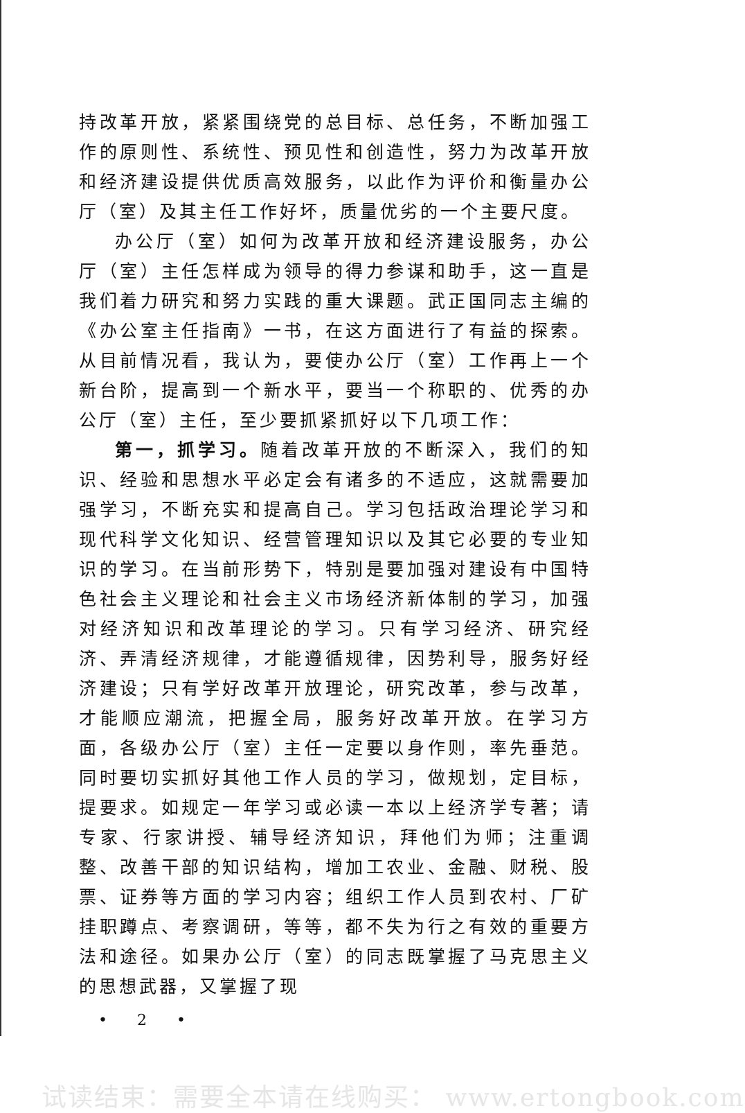持改革开放，紧紧围绕党的总目标、总任务，不断加强工作的原则性、系统性、预见性和创造性，努力为改革开放和经济建设提供优质高效服务，以此作为评价和衡量办公厅（室）及其主任工作好坏，质量优劣的一个主要尺度。
办公厅（室）如何为改革开放和经济建设服务，办公厅（室）主任怎样成为领导的得力参谋和助手，这一直是我们着力研究和努力实践的重大课题。武正国同志主编的《办公室主任指南》一书，在这方面进行了有益的探索。从目前情况看，我认为，要使办公厅（室）工作再上一个新台阶，提高到一个新水平，要当一个称职的、优秀的办公厅（室）主任，至少要抓紧抓好以下几项工作：
第一，抓学习。随着改革开放的不断深入，我们的知识、经验和思想水平必定会有诸多的不适应，这就需要加强学习，不断充实和提高自己。学习包括政治理论学习和现代科学文化知识、经营管理知识以及其它必要的专业知识的学习。在当前形势下，特别是要加强对建设有中国特色社会主义理论和社会主义市场经济新体制的学习，加强对经济知识和改革理论的学习。只有学习经济、研究经济、弄清经济规律，才能遵循规律，因势利导，服务好经济建设；只有学好改革开放理论，研究改革，参与改革，才能顺应潮流，把握全局，服务好改革开放。在学习方面，各级办公厅（室）主任一定要以身作则，率先垂范。同时要切实抓好其他工作人员的学习，做规划，定目标，提要求。如规定一年学习或必读一本以上经济学专著；请专家、行家讲授、辅导经济知识，拜他们为师；注重调整、改善干部的知识结构，增加工农业、金融、财税、股票、证券等方面的学习内容；组织工作人员到农村、厂矿挂职蹲点、考察调研，等等，都不失为行之有效的重要方法和途径。如果办公厅（室）的同志既掌握了马克思主义的思想武器，又掌握了现
• 2 •
试读结束：需要全本请在线购买： www.ertongbook.com